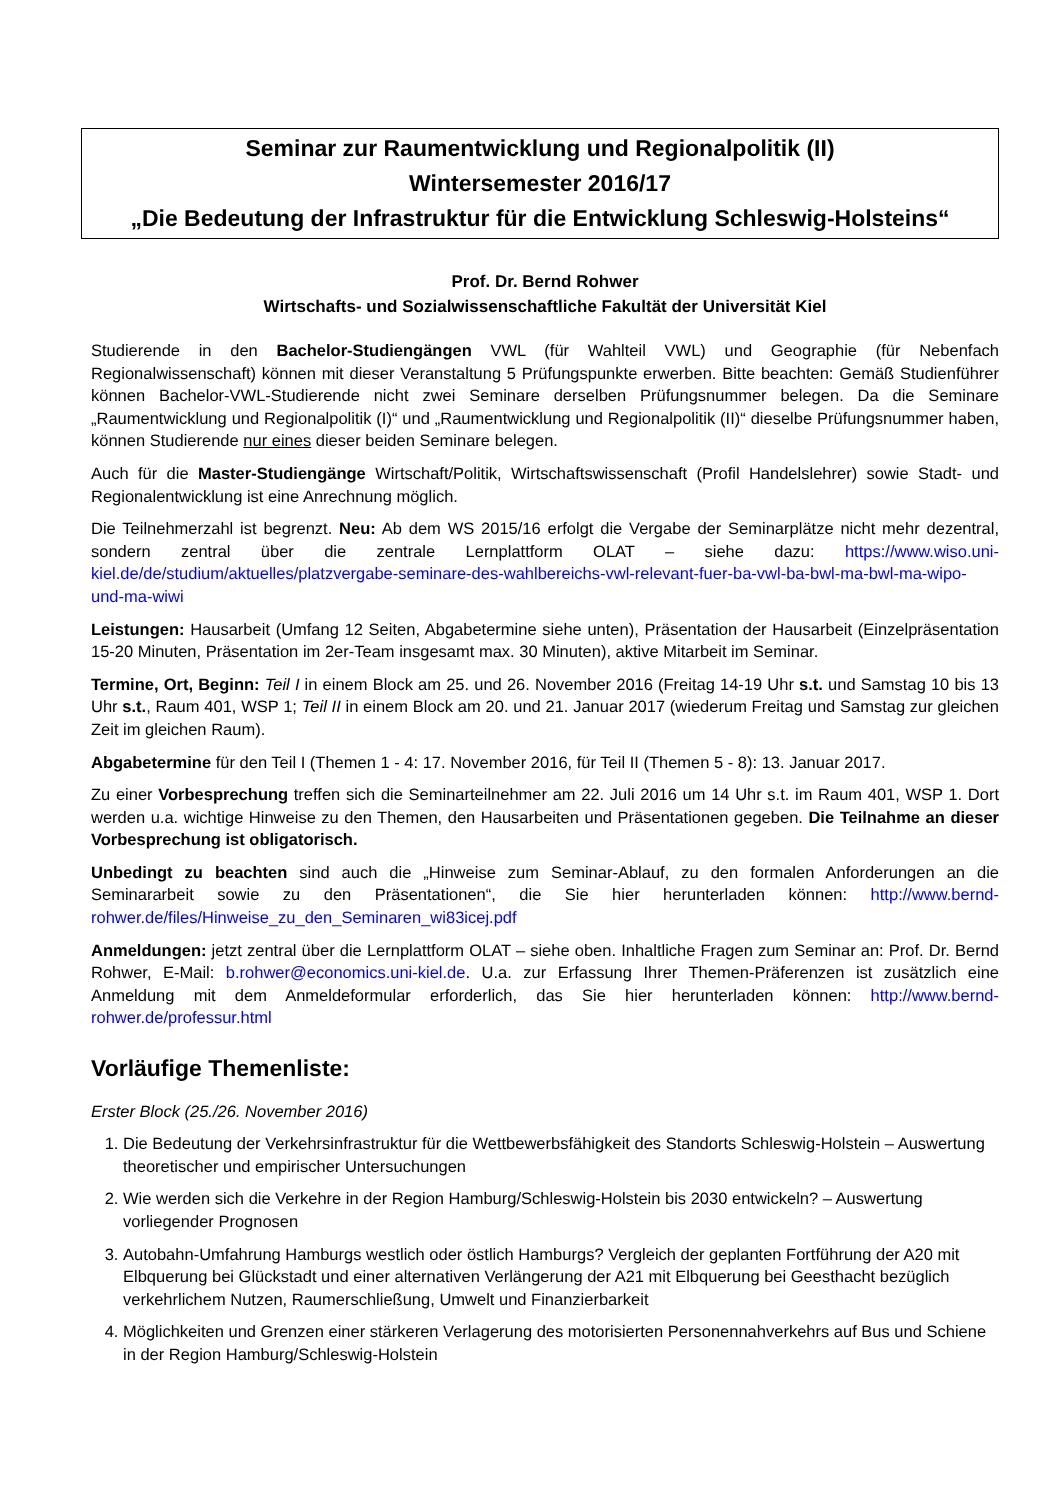Seminar zur Raumentwicklung und Regionalpolitik (II)
Wintersemester 2016/17
„Die Bedeutung der Infrastruktur für die Entwicklung Schleswig-Holsteins“
Prof. Dr. Bernd Rohwer
Wirtschafts- und Sozialwissenschaftliche Fakultät der Universität Kiel
Studierende in den Bachelor-Studiengängen VWL (für Wahlteil VWL) und Geographie (für Nebenfach Regionalwissenschaft) können mit dieser Veranstaltung 5 Prüfungspunkte erwerben. Bitte beachten: Gemäß Studienführer können Bachelor-VWL-Studierende nicht zwei Seminare derselben Prüfungsnummer belegen. Da die Seminare „Raumentwicklung und Regionalpolitik (I)“ und „Raumentwicklung und Regionalpolitik (II)“ dieselbe Prüfungsnummer haben, können Studierende nur eines dieser beiden Seminare belegen.
Auch für die Master-Studiengänge Wirtschaft/Politik, Wirtschaftswissenschaft (Profil Handelslehrer) sowie Stadt- und Regionalentwicklung ist eine Anrechnung möglich.
Die Teilnehmerzahl ist begrenzt. Neu: Ab dem WS 2015/16 erfolgt die Vergabe der Seminarplätze nicht mehr dezentral, sondern zentral über die zentrale Lernplattform OLAT – siehe dazu: https://www.wiso.uni-kiel.de/de/studium/aktuelles/platzvergabe-seminare-des-wahlbereichs-vwl-relevant-fuer-ba-vwl-ba-bwl-ma-bwl-ma-wipo-und-ma-wiwi
Leistungen: Hausarbeit (Umfang 12 Seiten, Abgabetermine siehe unten), Präsentation der Hausarbeit (Einzelpräsentation 15-20 Minuten, Präsentation im 2er-Team insgesamt max. 30 Minuten), aktive Mitarbeit im Seminar.
Termine, Ort, Beginn: Teil I in einem Block am 25. und 26. November 2016 (Freitag 14-19 Uhr s.t. und Samstag 10 bis 13 Uhr s.t., Raum 401, WSP 1; Teil II in einem Block am 20. und 21. Januar 2017 (wiederum Freitag und Samstag zur gleichen Zeit im gleichen Raum).
Abgabetermine für den Teil I (Themen 1 - 4: 17. November 2016, für Teil II (Themen 5 - 8): 13. Januar 2017.
Zu einer Vorbesprechung treffen sich die Seminarteilnehmer am 22. Juli 2016 um 14 Uhr s.t. im Raum 401, WSP 1. Dort werden u.a. wichtige Hinweise zu den Themen, den Hausarbeiten und Präsentationen gegeben. Die Teilnahme an dieser Vorbesprechung ist obligatorisch.
Unbedingt zu beachten sind auch die „Hinweise zum Seminar-Ablauf, zu den formalen Anforderungen an die Seminararbeit sowie zu den Präsentationen“, die Sie hier herunterladen können: http://www.bernd-rohwer.de/files/Hinweise_zu_den_Seminaren_wi83icej.pdf
Anmeldungen: jetzt zentral über die Lernplattform OLAT – siehe oben. Inhaltliche Fragen zum Seminar an: Prof. Dr. Bernd Rohwer, E-Mail: b.rohwer@economics.uni-kiel.de. U.a. zur Erfassung Ihrer Themen-Präferenzen ist zusätzlich eine Anmeldung mit dem Anmeldeformular erforderlich, das Sie hier herunterladen können: http://www.bernd-rohwer.de/professur.html
Vorläufige Themenliste:
Erster Block (25./26. November 2016)
1. Die Bedeutung der Verkehrsinfrastruktur für die Wettbewerbsfähigkeit des Standorts Schleswig-Holstein – Auswertung theoretischer und empirischer Untersuchungen
2. Wie werden sich die Verkehre in der Region Hamburg/Schleswig-Holstein bis 2030 entwickeln? – Auswertung vorliegender Prognosen
3. Autobahn-Umfahrung Hamburgs westlich oder östlich Hamburgs? Vergleich der geplanten Fortführung der A20 mit Elbquerung bei Glückstadt und einer alternativen Verlängerung der A21 mit Elbquerung bei Geesthacht bezüglich verkehrlichem Nutzen, Raumerschließung, Umwelt und Finanzierbarkeit
4. Möglichkeiten und Grenzen einer stärkeren Verlagerung des motorisierten Personennahverkehrs auf Bus und Schiene in der Region Hamburg/Schleswig-Holstein